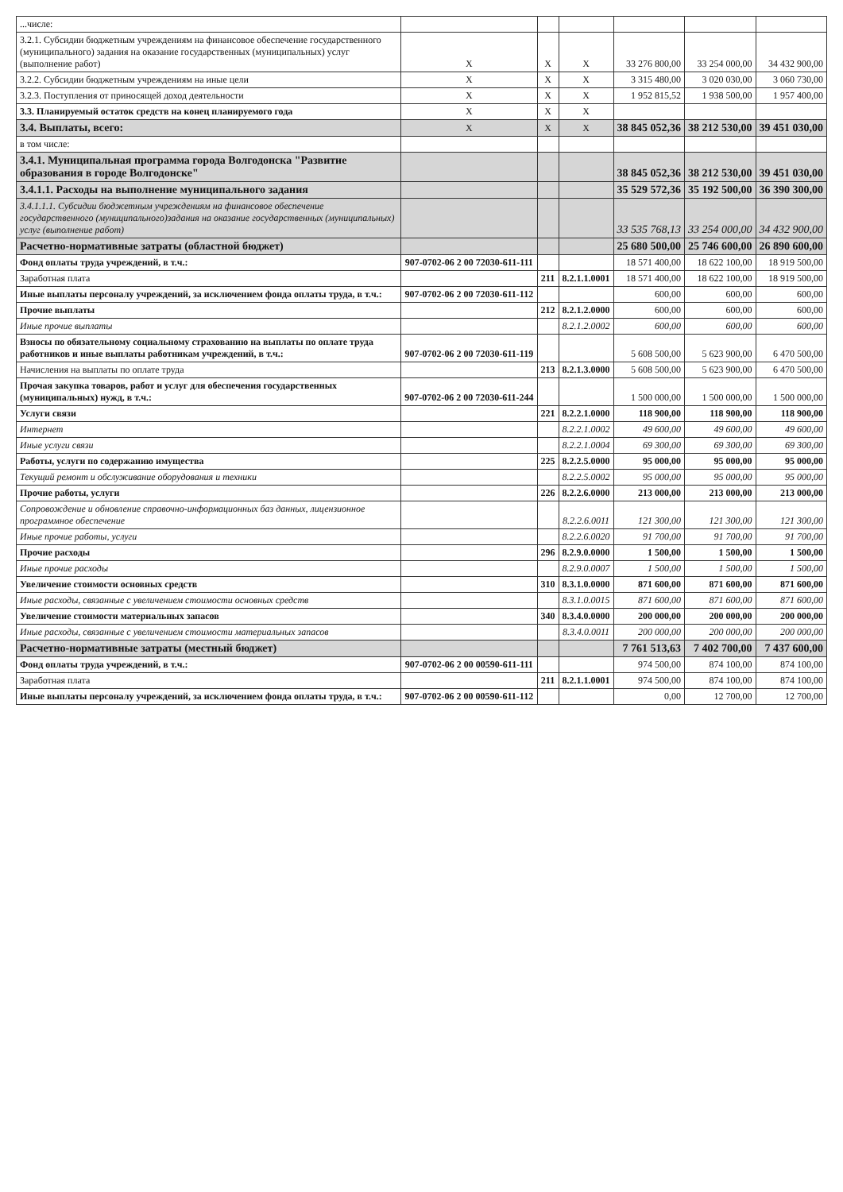| ...числе: | | | | | | |
| 3.2.1. Субсидии бюджетным учреждениям на финансовое обеспечение государственного (муниципального) задания на оказание государственных (муниципальных) услуг (выполнение работ) | X | X | X | 33 276 800,00 | 33 254 000,00 | 34 432 900,00 |
| 3.2.2. Субсидии бюджетным учреждениям на иные цели | X | X | X | 3 315 480,00 | 3 020 030,00 | 3 060 730,00 |
| 3.2.3. Поступления от приносящей доход деятельности | X | X | X | 1 952 815,52 | 1 938 500,00 | 1 957 400,00 |
| 3.3. Планируемый остаток средств на конец планируемого года | X | X | X | | | |
| 3.4. Выплаты, всего: | X | X | X | 38 845 052,36 | 38 212 530,00 | 39 451 030,00 |
| в том числе: | | | | | | |
| 3.4.1. Муниципальная программа города Волгодонска "Развитие образования в городе Волгодонске" | | | | 38 845 052,36 | 38 212 530,00 | 39 451 030,00 |
| 3.4.1.1. Расходы на выполнение муниципального задания | | | | 35 529 572,36 | 35 192 500,00 | 36 390 300,00 |
| 3.4.1.1.1. Субсидии бюджетным учреждениям на финансовое обеспечение государственного (муниципального)задания на оказание государственных (муниципальных) услуг (выполнение работ) | | | | 33 535 768,13 | 33 254 000,00 | 34 432 900,00 |
| Расчетно-нормативные затраты (областной бюджет) | | | | 25 680 500,00 | 25 746 600,00 | 26 890 600,00 |
| Фонд оплаты труда учреждений, в т.ч.: | 907-0702-06 2 00 72030-611-111 | | | 18 571 400,00 | 18 622 100,00 | 18 919 500,00 |
| Заработная плата | | 211 | 8.2.1.1.0001 | 18 571 400,00 | 18 622 100,00 | 18 919 500,00 |
| Иные выплаты персоналу учреждений, за исключением фонда оплаты труда, в т.ч.: | 907-0702-06 2 00 72030-611-112 | | | 600,00 | 600,00 | 600,00 |
| Прочие выплаты | | 212 | 8.2.1.2.0000 | 600,00 | 600,00 | 600,00 |
| Иные прочие выплаты | | | 8.2.1.2.0002 | 600,00 | 600,00 | 600,00 |
| Взносы по обязательному социальному страхованию на выплаты по оплате труда работников и иные выплаты работникам учреждений, в т.ч.: | 907-0702-06 2 00 72030-611-119 | | | 5 608 500,00 | 5 623 900,00 | 6 470 500,00 |
| Начисления на выплаты по оплате труда | | 213 | 8.2.1.3.0000 | 5 608 500,00 | 5 623 900,00 | 6 470 500,00 |
| Прочая закупка товаров, работ и услуг для обеспечения государственных (муниципальных) нужд, в т.ч.: | 907-0702-06 2 00 72030-611-244 | | | 1 500 000,00 | 1 500 000,00 | 1 500 000,00 |
| Услуги связи | | 221 | 8.2.2.1.0000 | 118 900,00 | 118 900,00 | 118 900,00 |
| Интернет | | | 8.2.2.1.0002 | 49 600,00 | 49 600,00 | 49 600,00 |
| Иные услуги связи | | | 8.2.2.1.0004 | 69 300,00 | 69 300,00 | 69 300,00 |
| Работы, услуги по содержанию имущества | | 225 | 8.2.2.5.0000 | 95 000,00 | 95 000,00 | 95 000,00 |
| Текущий ремонт и обслуживание оборудования и техники | | | 8.2.2.5.0002 | 95 000,00 | 95 000,00 | 95 000,00 |
| Прочие работы, услуги | | 226 | 8.2.2.6.0000 | 213 000,00 | 213 000,00 | 213 000,00 |
| Сопровождение и обновление справочно-информационных баз данных, лицензионное программное обеспечение | | | 8.2.2.6.0011 | 121 300,00 | 121 300,00 | 121 300,00 |
| Иные прочие работы, услуги | | | 8.2.2.6.0020 | 91 700,00 | 91 700,00 | 91 700,00 |
| Прочие расходы | | 296 | 8.2.9.0.0000 | 1 500,00 | 1 500,00 | 1 500,00 |
| Иные прочие расходы | | | 8.2.9.0.0007 | 1 500,00 | 1 500,00 | 1 500,00 |
| Увеличение стоимости основных средств | | 310 | 8.3.1.0.0000 | 871 600,00 | 871 600,00 | 871 600,00 |
| Иные расходы, связанные с увеличением стоимости основных средств | | | 8.3.1.0.0015 | 871 600,00 | 871 600,00 | 871 600,00 |
| Увеличение стоимости материальных запасов | | 340 | 8.3.4.0.0000 | 200 000,00 | 200 000,00 | 200 000,00 |
| Иные расходы, связанные с увеличением стоимости материальных запасов | | | 8.3.4.0.0011 | 200 000,00 | 200 000,00 | 200 000,00 |
| Расчетно-нормативные затраты (местный бюджет) | | | | 7 761 513,63 | 7 402 700,00 | 7 437 600,00 |
| Фонд оплаты труда учреждений, в т.ч.: | 907-0702-06 2 00 00590-611-111 | | | 974 500,00 | 874 100,00 | 874 100,00 |
| Заработная плата | | 211 | 8.2.1.1.0001 | 974 500,00 | 874 100,00 | 874 100,00 |
| Иные выплаты персоналу учреждений, за исключением фонда оплаты труда, в т.ч.: | 907-0702-06 2 00 00590-611-112 | | | 0,00 | 12 700,00 | 12 700,00 |